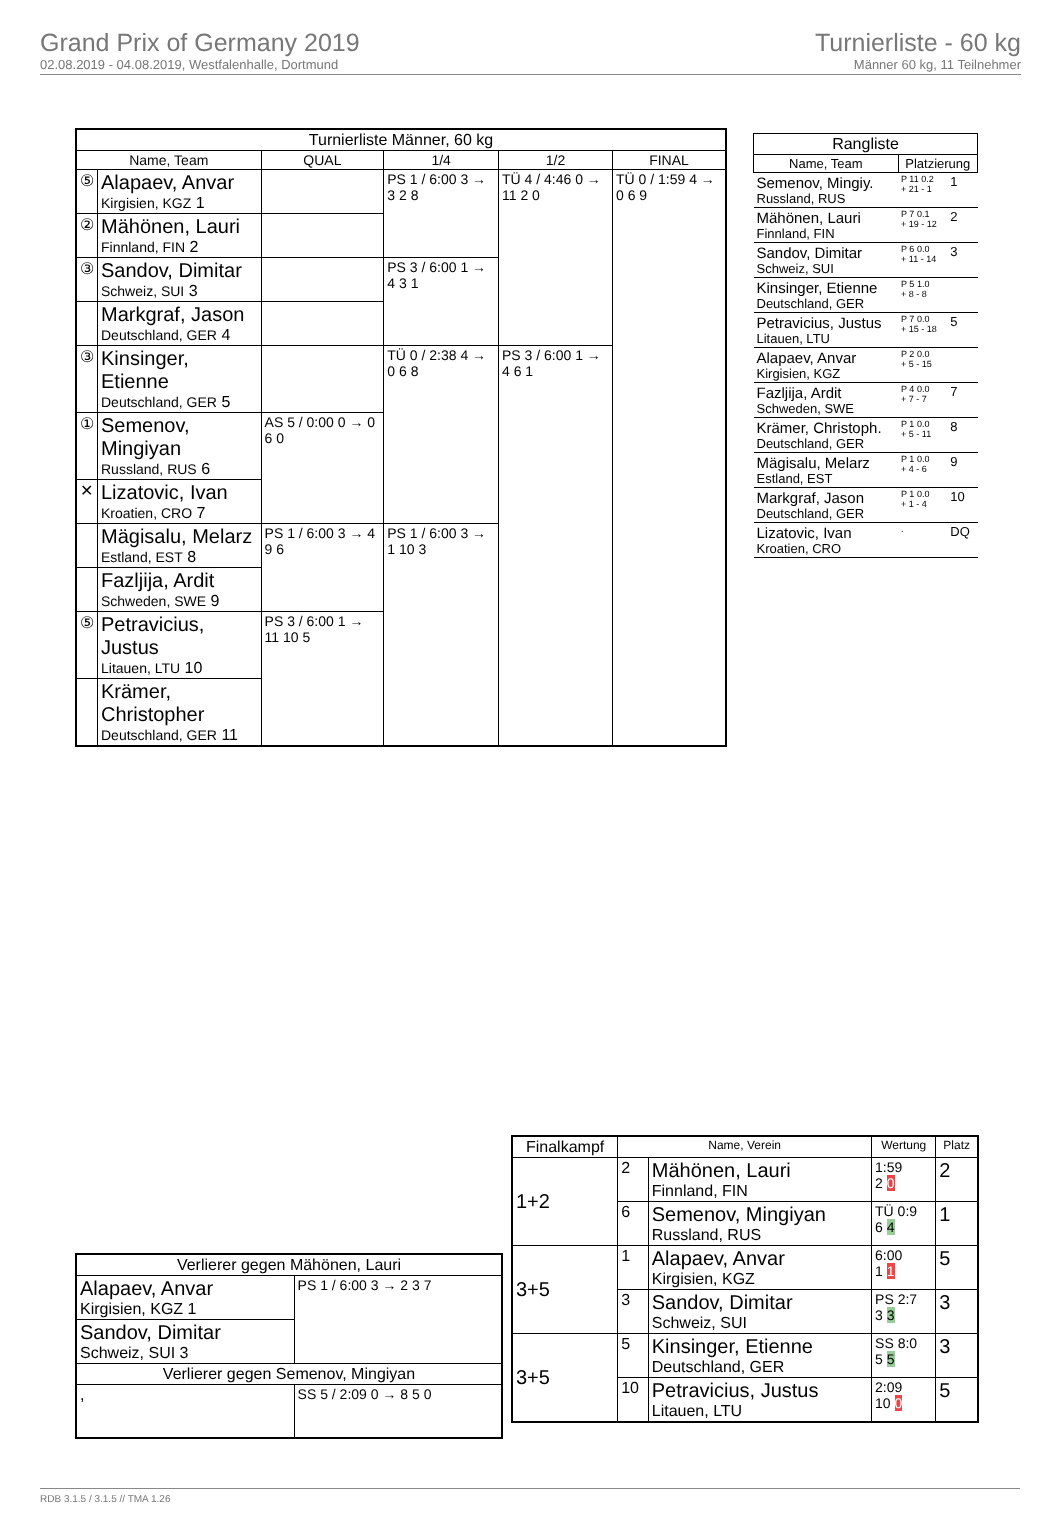Grand Prix of Germany 2019
02.08.2019 - 04.08.2019, Westfalenhalle, Dortmund
Turnierliste - 60 kg
Männer 60 kg, 11 Teilnehmer
| Turnierliste Männer, 60 kg | | | | | |
| --- | --- | --- | --- | --- | --- |
| Name, Team | | QUAL | 1/4 | 1/2 | FINAL |
| ⑤ | Alapaev, Anvar Kirgisien, KGZ 1 | | PS 1 / 6:00 3 → 3 2 8 | TÜ 4 / 4:46 0 → 11 2 0 | TÜ 0 / 1:59 4 → 0 6 9 |
| ② | Mähönen, Lauri Finnland, FIN 2 | | | | |
| ③ | Sandov, Dimitar Schweiz, SUI 3 | | PS 3 / 6:00 1 → 4 3 1 | | |
| | Markgraf, Jason Deutschland, GER 4 | | | | |
| ③ | Kinsinger, Etienne Deutschland, GER 5 | | TÜ 0 / 2:38 4 → 0 6 8 | PS 3 / 6:00 1 → 4 6 1 | |
| ① | Semenov, Mingiyan Russland, RUS 6 | AS 5 / 0:00 0 → 0 6 0 | | | |
| ✕ | Lizatovic, Ivan Kroatien, CRO 7 | | | | |
| | Mägisalu, Melarz Estland, EST 8 | PS 1 / 6:00 3 → 4 9 6 | PS 1 / 6:00 3 → 1 10 3 | | |
| | Fazljija, Ardit Schweden, SWE 9 | | | | |
| ⑤ | Petravicius, Justus Litauen, LTU 10 | PS 3 / 6:00 1 → 11 10 5 | | | |
| | Krämer, Christopher Deutschland, GER 11 | | | | |
| Rangliste | | |
| --- | --- | --- |
| Name, Team | Platzierung | |
| Semenov, Mingiy. Russland, RUS | P 11 0.2 + 21 - 1 | 1 |
| Mähönen, Lauri Finnland, FIN | P 7 0.1 + 19 - 12 | 2 |
| Sandov, Dimitar Schweiz, SUI | P 6 0.0 + 11 - 14 | 3 |
| Kinsinger, Etienne Deutschland, GER | P 5 1.0 + 8 - 8 | |
| Petravicius, Justus Litauen, LTU | P 7 0.0 + 15 - 18 | 5 |
| Alapaev, Anvar Kirgisien, KGZ | P 2 0.0 + 5 - 15 | |
| Fazljija, Ardit Schweden, SWE | P 4 0.0 + 7 - 7 | 7 |
| Krämer, Christoph. Deutschland, GER | P 1 0.0 + 5 - 11 | 8 |
| Mägisalu, Melarz Estland, EST | P 1 0.0 + 4 - 6 | 9 |
| Markgraf, Jason Deutschland, GER | P 1 0.0 + 1 - 4 | 10 |
| Lizatovic, Ivan Kroatien, CRO | . | DQ |
| Finalkampf | Name, Verein | | Wertung | Platz |
| --- | --- | --- | --- | --- |
| 1+2 | 2 | Mähönen, Lauri Finnland, FIN | 1:59 2 0 | 2 |
| | 6 | Semenov, Mingiyan Russland, RUS | TÜ 0:9 6 4 | 1 |
| 3+5 | 1 | Alapaev, Anvar Kirgisien, KGZ | 6:00 1 1 | 5 |
| | 3 | Sandov, Dimitar Schweiz, SUI | PS 2:7 3 3 | 3 |
| 3+5 | 5 | Kinsinger, Etienne Deutschland, GER | SS 8:0 5 5 | 3 |
| | 10 | Petravicius, Justus Litauen, LTU | 2:09 10 0 | 5 |
| Verlierer gegen Mähönen, Lauri | |
| --- | --- |
| Alapaev, Anvar Kirgisien, KGZ 1 | PS 1 / 6:00 3 → 2 3 7 |
| Sandov, Dimitar Schweiz, SUI 3 | |
| Verlierer gegen Semenov, Mingiyan | |
| , | SS 5 / 2:09 0 → 8 5 0 |
RDB 3.1.5 / 3.1.5 // TMA 1.26